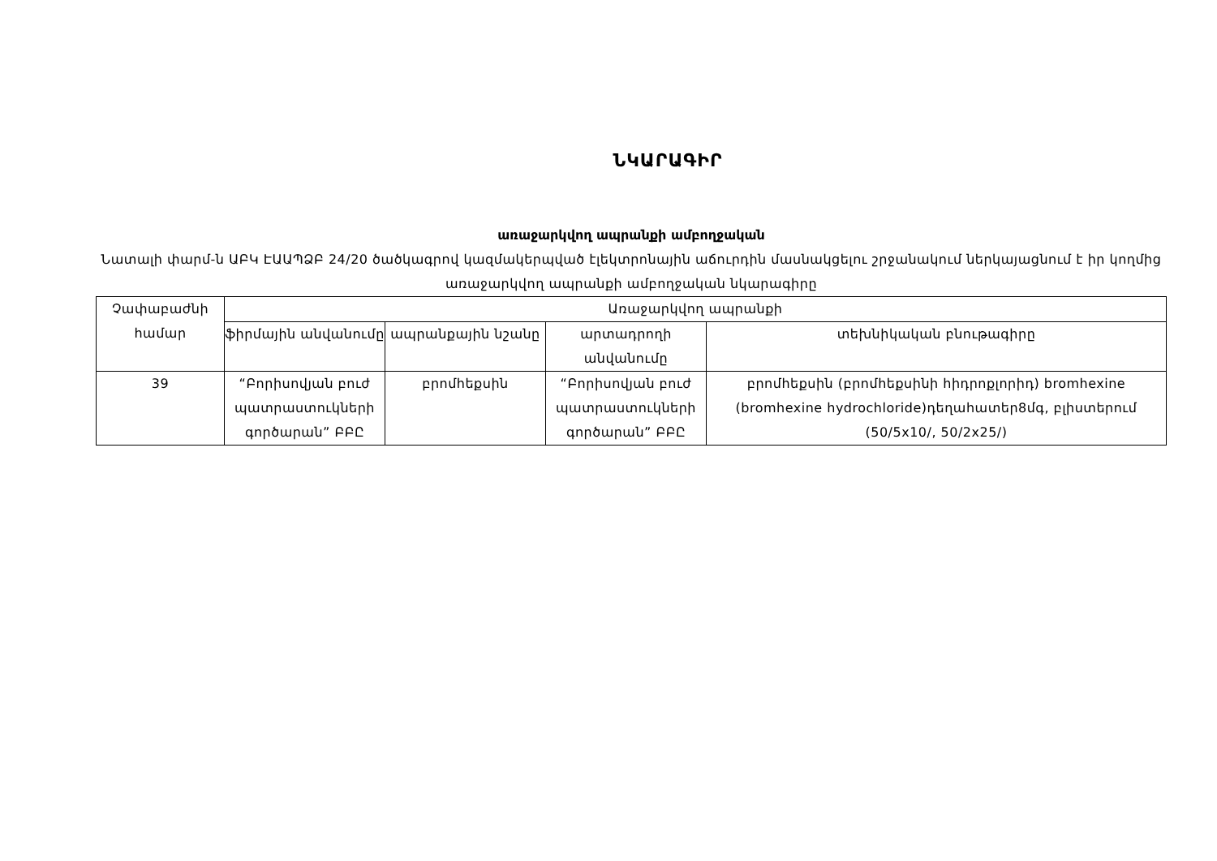ՆԿԱՐԱԳԻՐ
առաջարկվող ապրանքի ամբողջական
Նատալի փարմ-ն ԱԲԿ ԷԱԱՊՁԲ 24/20 ծածկագրով կազմակերպված էլեկտրոնային աճուրդին մասնակցելու շրջանակում ներկայացնում է իր կողմից առաջարկվող ապրանքի ամբողջական նկարագիրը
| Չափաբաժնի համար | Առաջարկվող ապրանքի | | | |
| --- | --- | --- | --- | --- |
| | ֆիրմային անվանումը | ապրանքային նշանը | արտադրողի անվանումը | տեխնիկական բնութագիրը |
| 39 | “Բորիսովյան բուժ պատրաստուկների գործարան” ԲԲԸ | բրոմհեքսին | “Բորիսովյան բուժ պատրաստուկների գործարան” ԲԲԸ | բրոմհեքսին (բրոմհեքսինի հիդրոքլորիդ) bromhexine (bromhexine hydrochloride)դեղահատեր8մգ, բլիստերում (50/5x10/, 50/2x25/) |